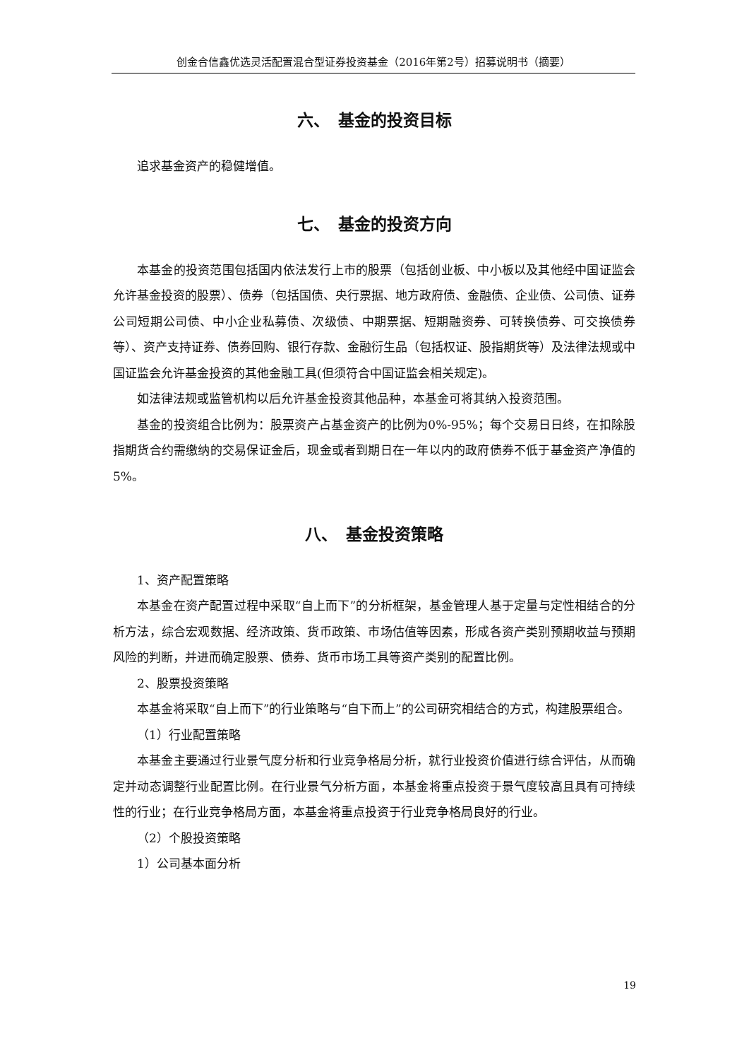创金合信鑫优选灵活配置混合型证券投资基金（2016年第2号）招募说明书（摘要）
六、　基金的投资目标
追求基金资产的稳健增值。
七、　基金的投资方向
本基金的投资范围包括国内依法发行上市的股票（包括创业板、中小板以及其他经中国证监会允许基金投资的股票）、债券（包括国债、央行票据、地方政府债、金融债、企业债、公司债、证券公司短期公司债、中小企业私募债、次级债、中期票据、短期融资券、可转换债券、可交换债券等）、资产支持证券、债券回购、银行存款、金融衍生品（包括权证、股指期货等）及法律法规或中国证监会允许基金投资的其他金融工具(但须符合中国证监会相关规定)。
如法律法规或监管机构以后允许基金投资其他品种，本基金可将其纳入投资范围。
基金的投资组合比例为：股票资产占基金资产的比例为0%-95%；每个交易日日终，在扣除股指期货合约需缴纳的交易保证金后，现金或者到期日在一年以内的政府债券不低于基金资产净值的5%。
八、　基金投资策略
1、资产配置策略
本基金在资产配置过程中采取“自上而下”的分析框架，基金管理人基于定量与定性相结合的分析方法，综合宏观数据、经济政策、货币政策、市场估值等因素，形成各资产类别预期收益与预期风险的判断，并进而确定股票、债券、货币市场工具等资产类别的配置比例。
2、股票投资策略
本基金将采取“自上而下”的行业策略与“自下而上”的公司研究相结合的方式，构建股票组合。
（1）行业配置策略
本基金主要通过行业景气度分析和行业竞争格局分析，就行业投资价值进行综合评估，从而确定并动态调整行业配置比例。在行业景气分析方面，本基金将重点投资于景气度较高且具有可持续性的行业；在行业竞争格局方面，本基金将重点投资于行业竞争格局良好的行业。
（2）个股投资策略
1）公司基本面分析
19